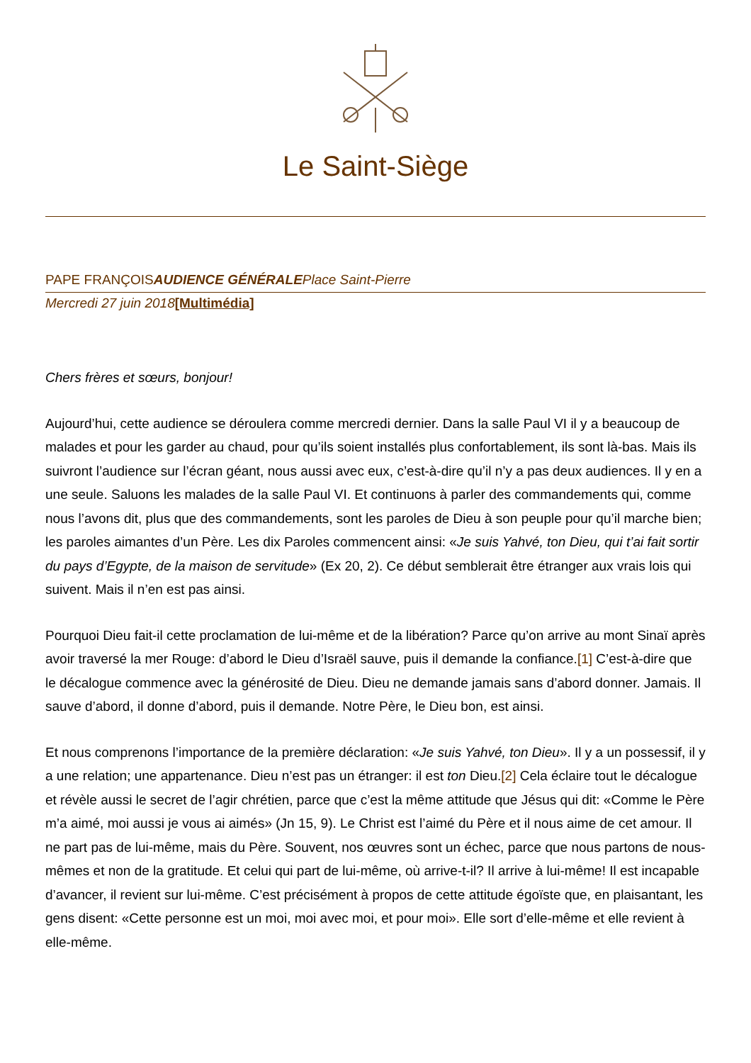Le Saint-Siège
PAPE FRANÇOISAUDIENCE GÉNÉRALEPlace Saint-Pierre
Mercredi 27 juin 2018[Multimédia]
Chers frères et sœurs, bonjour!
Aujourd’hui, cette audience se déroulera comme mercredi dernier. Dans la salle Paul VI il y a beaucoup de malades et pour les garder au chaud, pour qu’ils soient installés plus confortablement, ils sont là-bas. Mais ils suivront l’audience sur l’écran géant, nous aussi avec eux, c’est-à-dire qu’il n’y a pas deux audiences. Il y en a une seule. Saluons les malades de la salle Paul VI. Et continuons à parler des commandements qui, comme nous l’avons dit, plus que des commandements, sont les paroles de Dieu à son peuple pour qu’il marche bien; les paroles aimantes d’un Père. Les dix Paroles commencent ainsi: «Je suis Yahvé, ton Dieu, qui t’ai fait sortir du pays d’Egypte, de la maison de servitude» (Ex 20, 2). Ce début semblerait être étranger aux vrais lois qui suivent. Mais il n’en est pas ainsi.
Pourquoi Dieu fait-il cette proclamation de lui-même et de la libération? Parce qu’on arrive au mont Sinaï après avoir traversé la mer Rouge: d’abord le Dieu d’Israël sauve, puis il demande la confiance.[1] C’est-à-dire que le décalogue commence avec la générosité de Dieu. Dieu ne demande jamais sans d’abord donner. Jamais. Il sauve d’abord, il donne d’abord, puis il demande. Notre Père, le Dieu bon, est ainsi.
Et nous comprenons l’importance de la première déclaration: «Je suis Yahvé, ton Dieu». Il y a un possessif, il y a une relation; une appartenance. Dieu n’est pas un étranger: il est ton Dieu.[2] Cela éclaire tout le décalogue et révèle aussi le secret de l’agir chrétien, parce que c’est la même attitude que Jésus qui dit: «Comme le Père m’a aimé, moi aussi je vous ai aimés» (Jn 15, 9). Le Christ est l’aimé du Père et il nous aime de cet amour. Il ne part pas de lui-même, mais du Père. Souvent, nos œuvres sont un échec, parce que nous partons de nous-mêmes et non de la gratitude. Et celui qui part de lui-même, où arrive-t-il? Il arrive à lui-même! Il est incapable d’avancer, il revient sur lui-même. C’est précisément à propos de cette attitude égoïste que, en plaisantant, les gens disent: «Cette personne est un moi, moi avec moi, et pour moi». Elle sort d’elle-même et elle revient à elle-même.